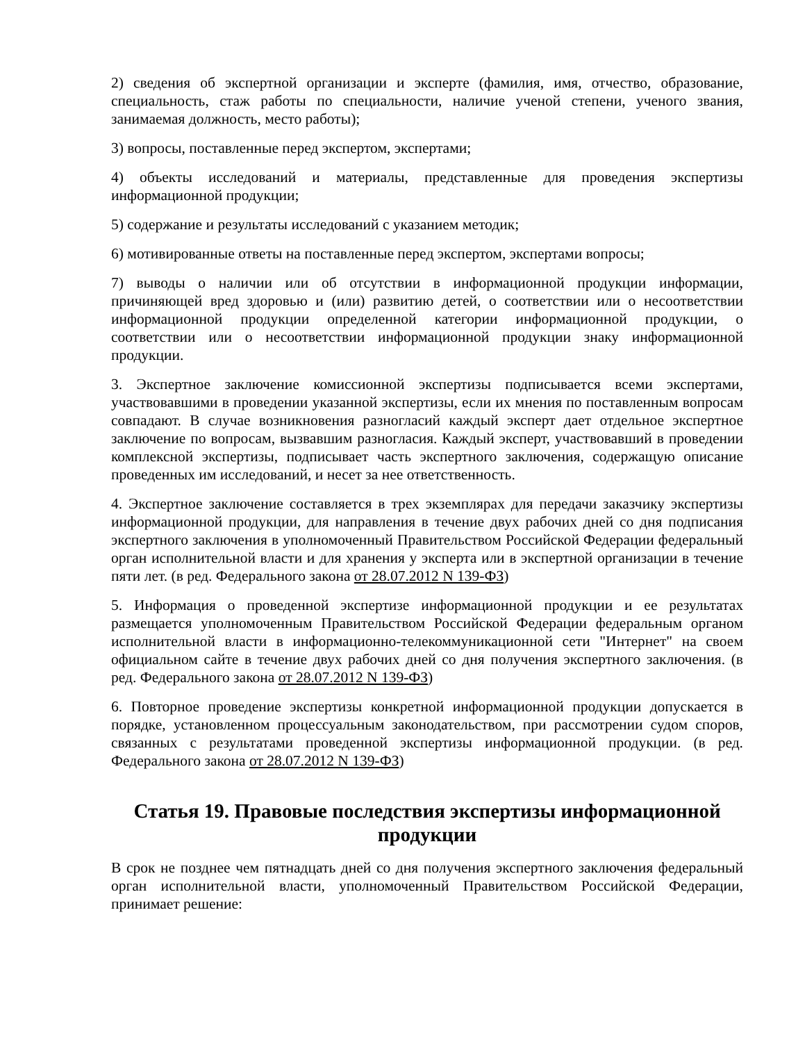2) сведения об экспертной организации и эксперте (фамилия, имя, отчество, образование, специальность, стаж работы по специальности, наличие ученой степени, ученого звания, занимаемая должность, место работы);
3) вопросы, поставленные перед экспертом, экспертами;
4) объекты исследований и материалы, представленные для проведения экспертизы информационной продукции;
5) содержание и результаты исследований с указанием методик;
6) мотивированные ответы на поставленные перед экспертом, экспертами вопросы;
7) выводы о наличии или об отсутствии в информационной продукции информации, причиняющей вред здоровью и (или) развитию детей, о соответствии или о несоответствии информационной продукции определенной категории информационной продукции, о соответствии или о несоответствии информационной продукции знаку информационной продукции.
3. Экспертное заключение комиссионной экспертизы подписывается всеми экспертами, участвовавшими в проведении указанной экспертизы, если их мнения по поставленным вопросам совпадают. В случае возникновения разногласий каждый эксперт дает отдельное экспертное заключение по вопросам, вызвавшим разногласия. Каждый эксперт, участвовавший в проведении комплексной экспертизы, подписывает часть экспертного заключения, содержащую описание проведенных им исследований, и несет за нее ответственность.
4. Экспертное заключение составляется в трех экземплярах для передачи заказчику экспертизы информационной продукции, для направления в течение двух рабочих дней со дня подписания экспертного заключения в уполномоченный Правительством Российской Федерации федеральный орган исполнительной власти и для хранения у эксперта или в экспертной организации в течение пяти лет. (в ред. Федерального закона от 28.07.2012 N 139-ФЗ)
5. Информация о проведенной экспертизе информационной продукции и ее результатах размещается уполномоченным Правительством Российской Федерации федеральным органом исполнительной власти в информационно-телекоммуникационной сети "Интернет" на своем официальном сайте в течение двух рабочих дней со дня получения экспертного заключения. (в ред. Федерального закона от 28.07.2012 N 139-ФЗ)
6. Повторное проведение экспертизы конкретной информационной продукции допускается в порядке, установленном процессуальным законодательством, при рассмотрении судом споров, связанных с результатами проведенной экспертизы информационной продукции. (в ред. Федерального закона от 28.07.2012 N 139-ФЗ)
Статья 19. Правовые последствия экспертизы информационной продукции
В срок не позднее чем пятнадцать дней со дня получения экспертного заключения федеральный орган исполнительной власти, уполномоченный Правительством Российской Федерации, принимает решение: